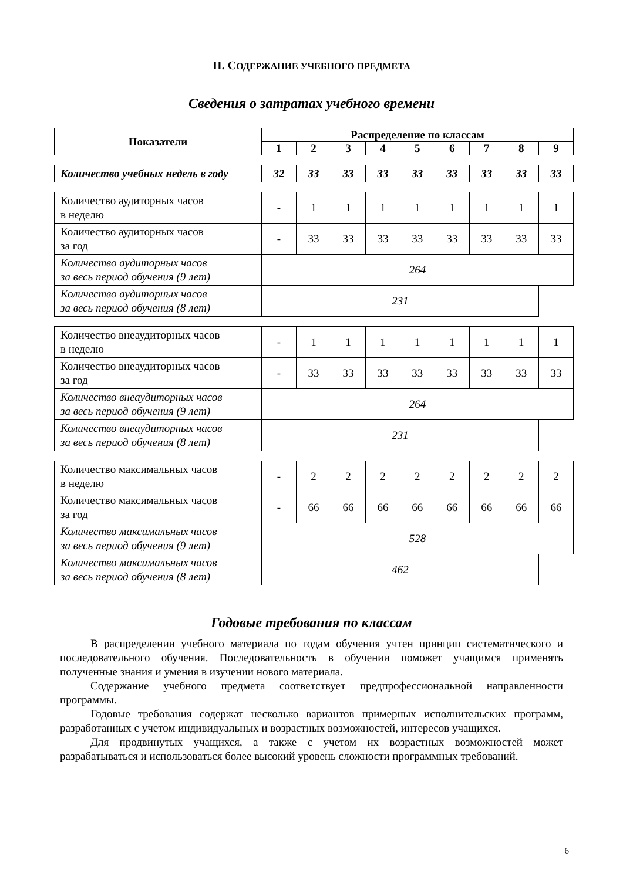II. СОДЕРЖАНИЕ УЧЕБНОГО ПРЕДМЕТА
Сведения о затратах учебного времени
| Показатели | Распределение по классам | | | | | | | | |
| --- | --- | --- | --- | --- | --- | --- | --- | --- | --- |
| | 1 | 2 | 3 | 4 | 5 | 6 | 7 | 8 | 9 |
| Количество учебных недель в году | 32 | 33 | 33 | 33 | 33 | 33 | 33 | 33 | 33 |
| Количество аудиторных часов в неделю | - | 1 | 1 | 1 | 1 | 1 | 1 | 1 | 1 |
| Количество аудиторных часов за год | - | 33 | 33 | 33 | 33 | 33 | 33 | 33 | 33 |
| Количество аудиторных часов за весь период обучения (9 лет) | 264 | | | | | | | | |
| Количество аудиторных часов за весь период обучения (8 лет) | 231 | | | | | | | | |
| Количество внеаудиторных часов в неделю | - | 1 | 1 | 1 | 1 | 1 | 1 | 1 | 1 |
| Количество внеаудиторных часов за год | - | 33 | 33 | 33 | 33 | 33 | 33 | 33 | 33 |
| Количество внеаудиторных часов за весь период обучения (9 лет) | 264 | | | | | | | | |
| Количество внеаудиторных часов за весь период обучения (8 лет) | 231 | | | | | | | | |
| Количество максимальных часов в неделю | - | 2 | 2 | 2 | 2 | 2 | 2 | 2 | 2 |
| Количество максимальных часов за год | - | 66 | 66 | 66 | 66 | 66 | 66 | 66 | 66 |
| Количество максимальных часов за весь период обучения (9 лет) | 528 | | | | | | | | |
| Количество максимальных часов за весь период обучения (8 лет) | 462 | | | | | | | | |
Годовые требования по классам
В распределении учебного материала по годам обучения учтен принцип систематического и последовательного обучения. Последовательность в обучении поможет учащимся применять полученные знания и умения в изучении нового материала.
Содержание учебного предмета соответствует предпрофессиональной направленности программы.
Годовые требования содержат несколько вариантов примерных исполнительских программ, разработанных с учетом индивидуальных и возрастных возможностей, интересов учащихся.
Для продвинутых учащихся, а также с учетом их возрастных возможностей может разрабатываться и использоваться более высокий уровень сложности программных требований.
6